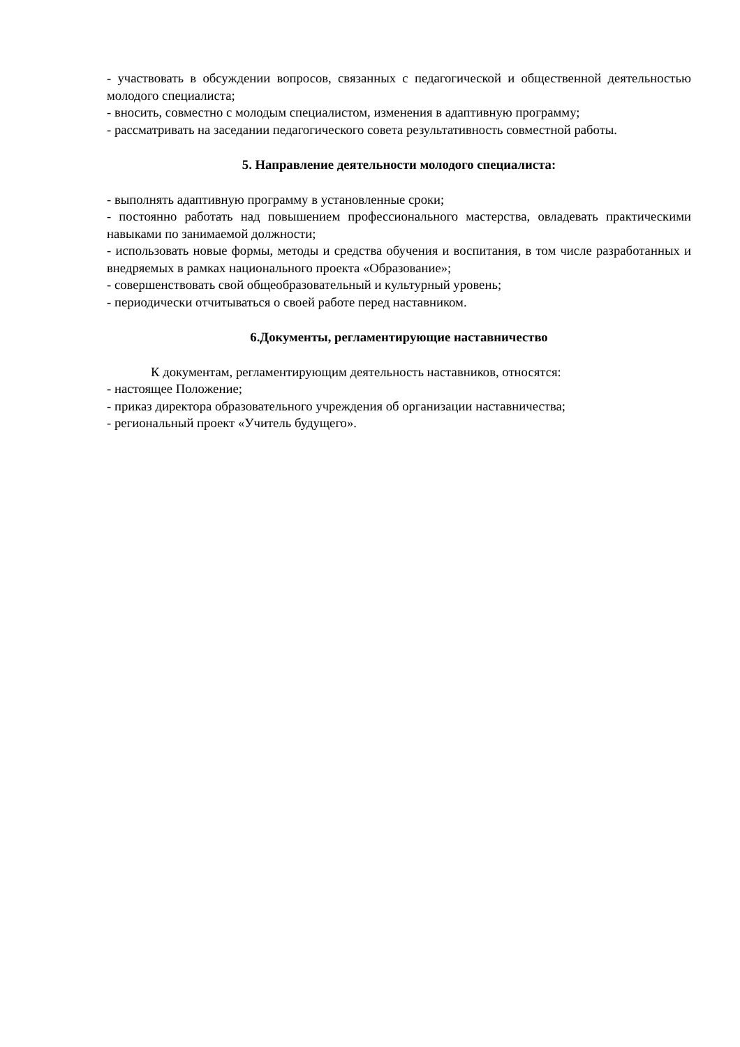- участвовать в обсуждении вопросов, связанных с педагогической и общественной деятельностью молодого специалиста;
- вносить, совместно с молодым специалистом, изменения в адаптивную программу;
- рассматривать на заседании педагогического совета результативность совместной работы.
5. Направление деятельности молодого специалиста:
- выполнять адаптивную программу в установленные сроки;
- постоянно работать над повышением профессионального мастерства, овладевать практическими навыками по занимаемой должности;
- использовать новые формы, методы и средства обучения и воспитания, в том числе разработанных и внедряемых в рамках национального проекта «Образование»;
- совершенствовать свой общеобразовательный и культурный уровень;
- периодически отчитываться о своей работе перед наставником.
6.Документы, регламентирующие наставничество
К документам, регламентирующим деятельность наставников, относятся:
- настоящее Положение;
- приказ директора образовательного учреждения об организации наставничества;
- региональный проект «Учитель будущего».